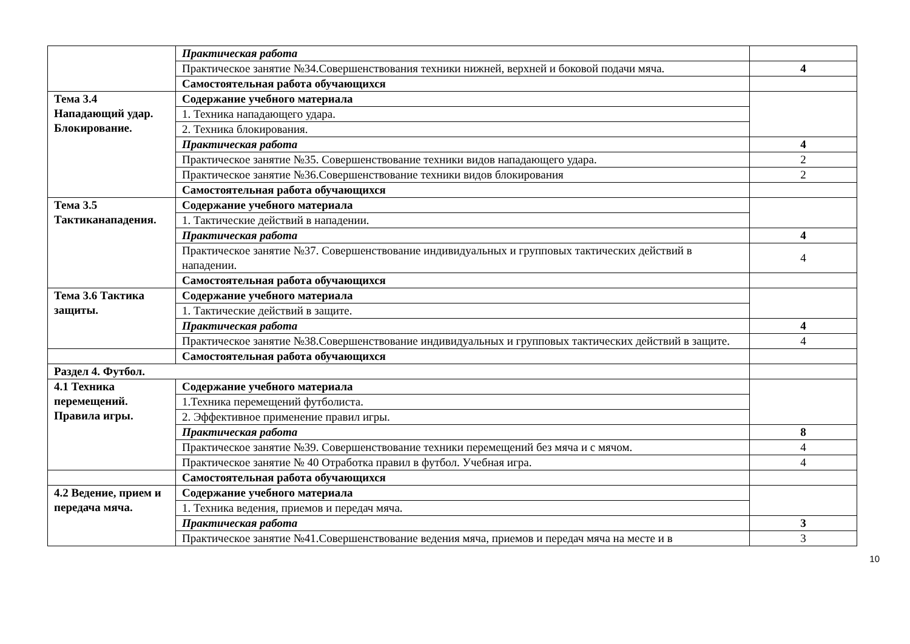| | Практическая работа | |
| | Практическое занятие №34.Совершенствования техники нижней, верхней и боковой подачи мяча. | 4 |
| | Самостоятельная работа обучающихся | |
| Тема 3.4 Нападающий удар. Блокирование. | Содержание учебного материала | |
| | 1. Техника нападающего удара. | |
| | 2. Техника блокирования. | |
| | Практическая работа | 4 |
| | Практическое занятие №35. Совершенствование техники видов нападающего удара. | 2 |
| | Практическое занятие №36.Совершенствование техники видов блокирования | 2 |
| | Самостоятельная работа обучающихся | |
| Тема 3.5 Тактиканападения. | Содержание учебного материала | |
| | 1. Тактические действий в нападении. | |
| | Практическая работа | 4 |
| | Практическое занятие №37. Совершенствование индивидуальных и групповых тактических действий в нападении. | 4 |
| | Самостоятельная работа обучающихся | |
| Тема 3.6 Тактика защиты. | Содержание учебного материала | |
| | 1. Тактические действий в защите. | |
| | Практическая работа | 4 |
| | Практическое занятие №38.Совершенствование индивидуальных и групповых тактических действий в защите. | 4 |
| | Самостоятельная работа обучающихся | |
| Раздел 4. Футбол. | | |
| 4.1 Техника перемещений. Правила игры. | Содержание учебного материала | |
| | 1.Техника перемещений футболиста. | |
| | 2. Эффективное применение правил игры. | |
| | Практическая работа | 8 |
| | Практическое занятие №39. Совершенствование техники перемещений без мяча и с мячом. | 4 |
| | Практическое занятие № 40 Отработка правил в футбол. Учебная игра. | 4 |
| | Самостоятельная работа обучающихся | |
| 4.2 Ведение, прием и передача мяча. | Содержание учебного материала | |
| | 1. Техника ведения, приемов и передач мяча. | |
| | Практическая работа | 3 |
| | Практическое занятие №41.Совершенствование ведения мяча, приемов и передач мяча на месте и в | 3 |
10